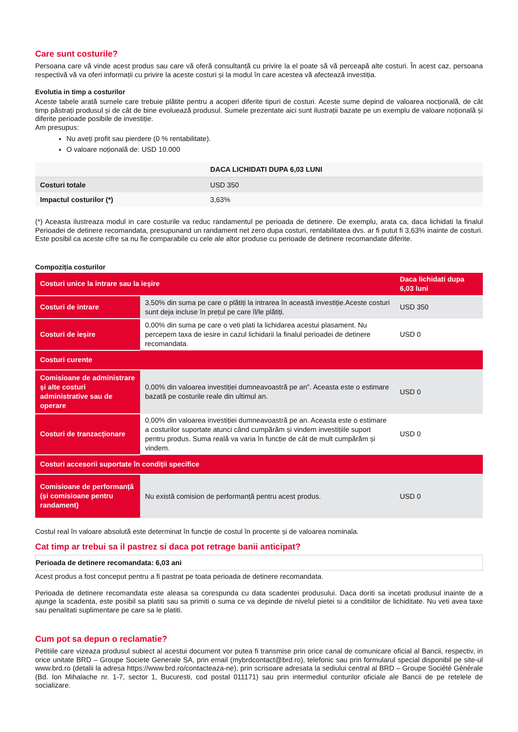Care sunt costurile?
Persoana care vă vinde acest produs sau care vă oferă consultanță cu privire la el poate să vă perceapă alte costuri. În acest caz, persoana respectivă vă va oferi informații cu privire la aceste costuri și la modul în care acestea vă afectează investiția.
Evolutia in timp a costurilor
Aceste tabele arată sumele care trebuie plătite pentru a acoperi diferite tipuri de costuri. Aceste sume depind de valoarea nocțională, de cât timp păstrați produsul și de cât de bine evoluează produsul. Sumele prezentate aici sunt ilustrații bazate pe un exemplu de valoare noțională și diferite perioade posibile de investiție.
Am presupus:
Nu aveți profit sau pierdere (0 % rentabilitate).
O valoare noțională de: USD 10.000
| | DACA LICHIDATI DUPA 6,03 LUNI |
| --- | --- |
| Costuri totale | USD 350 |
| Impactul costurilor (*) | 3,63% |
(*) Aceasta ilustreaza modul in care costurile va reduc randamentul pe perioada de detinere. De exemplu, arata ca, daca lichidati la finalul Perioadei de detinere recomandata, presupunand un randament net zero dupa costuri, rentabilitatea dvs. ar fi putut fi 3,63% inainte de costuri. Este posibil ca aceste cifre sa nu fie comparabile cu cele ale altor produse cu perioade de detinere recomandate diferite.
Compoziția costurilor
| Costuri unice la intrare sau la ieșire | | Daca lichidati dupa 6,03 luni |
| Costuri de intrare | 3,50% din suma pe care o plătiți la intrarea în această investiție.Aceste costuri sunt deja incluse în prețul pe care îl/le plătiți. | USD 350 |
| Costuri de ieșire | 0,00% din suma pe care o veti plati la lichidarea acestui plasament. Nu percepem taxa de iesire in cazul lichidarii la finalul perioadei de detinere recomandata. | USD 0 |
| Costuri curente | | |
| Comisioane de administrare și alte costuri administrative sau de operare | 0,00% din valoarea investiției dumneavoastră pe an”. Aceasta este o estimare bazată pe costurile reale din ultimul an. | USD 0 |
| Costuri de tranzacționare | 0,00% din valoarea investiției dumneavoastră pe an. Aceasta este o estimare a costurilor suportate atunci când cumpărăm și vindem investițiile suport pentru produs. Suma reală va varia în funcție de cât de mult cumpărăm și vindem. | USD 0 |
| Costuri accesorii suportate în condiții specifice | | |
| Comisioane de performanță (și comisioane pentru randament) | Nu există comision de performanță pentru acest produs. | USD 0 |
Costul real în valoare absolută este determinat în funcție de costul în procente și de valoarea nominala.
Cat timp ar trebui sa il pastrez si daca pot retrage banii anticipat?
Perioada de detinere recomandata: 6,03 ani
Acest produs a fost conceput pentru a fi pastrat pe toata perioada de detinere recomandata.
Perioada de detinere recomandata este aleasa sa corespunda cu data scadentei produsului. Daca doriti sa incetati produsul inainte de a ajunge la scadenta, este posibil sa platiti sau sa primiti o suma ce va depinde de nivelul pietei si a conditiilor de lichiditate. Nu veti avea taxe sau penalitati suplimentare pe care sa le platiti.
Cum pot sa depun o reclamatie?
Petitiile care vizeaza produsul subiect al acestui document vor putea fi transmise prin orice canal de comunicare oficial al Bancii, respectiv, in orice unitate BRD – Groupe Societe Generale SA, prin email (mybrdcontact@brd.ro), telefonic sau prin formularul special disponibil pe site-ul www.brd.ro (detalii la adresa https://www.brd.ro/contacteaza-ne), prin scrisoare adresata la sediului central al BRD – Groupe Société Générale (Bd. Ion Mihalache nr. 1-7, sector 1, Bucuresti, cod postal 011171) sau prin intermediul conturilor oficiale ale Bancii de pe retelele de socializare.